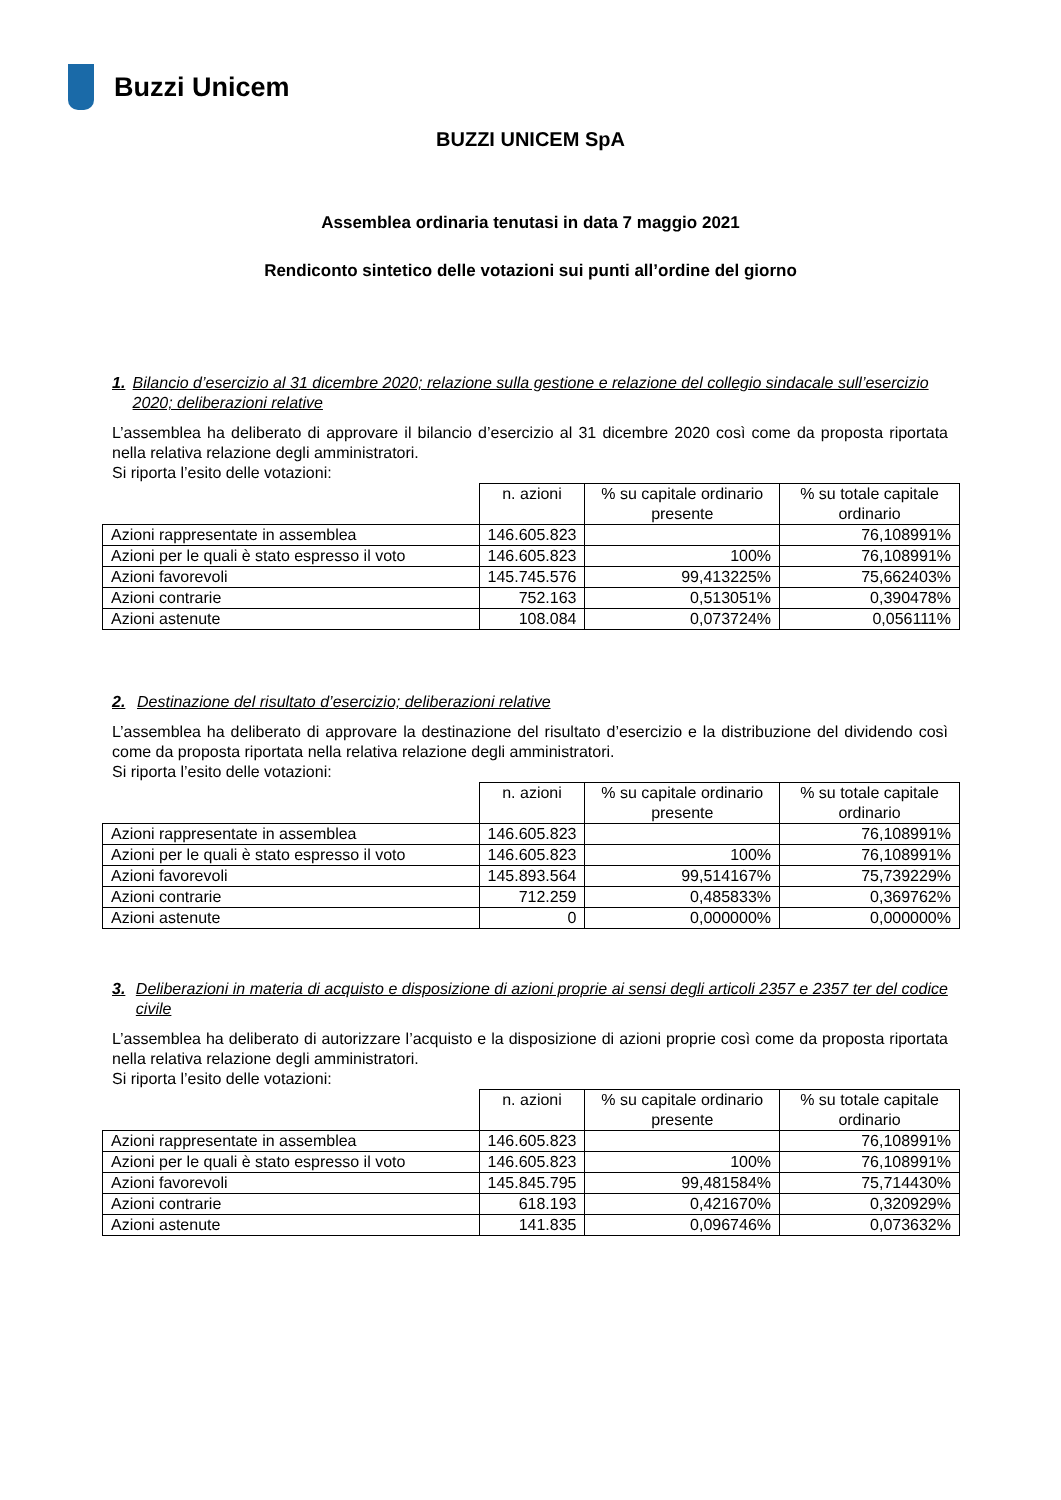Buzzi Unicem
BUZZI UNICEM SpA
Assemblea ordinaria tenutasi in data 7 maggio 2021
Rendiconto sintetico delle votazioni sui punti all’ordine del giorno
1. Bilancio d’esercizio al 31 dicembre 2020; relazione sulla gestione e relazione del collegio sindacale sull’esercizio 2020; deliberazioni relative
L’assemblea ha deliberato di approvare il bilancio d’esercizio al 31 dicembre 2020 così come da proposta riportata nella relativa relazione degli amministratori.
Si riporta l’esito delle votazioni:
| | n. azioni | % su capitale ordinario presente | % su totale capitale ordinario |
| --- | --- | --- | --- |
| Azioni rappresentate in assemblea | 146.605.823 | | 76,108991% |
| Azioni per le quali è stato espresso il voto | 146.605.823 | 100% | 76,108991% |
| Azioni favorevoli | 145.745.576 | 99,413225% | 75,662403% |
| Azioni contrarie | 752.163 | 0,513051% | 0,390478% |
| Azioni astenute | 108.084 | 0,073724% | 0,056111% |
2. Destinazione del risultato d’esercizio; deliberazioni relative
L’assemblea ha deliberato di approvare la destinazione del risultato d’esercizio e la distribuzione del dividendo così come da proposta riportata nella relativa relazione degli amministratori.
Si riporta l’esito delle votazioni:
| | n. azioni | % su capitale ordinario presente | % su totale capitale ordinario |
| --- | --- | --- | --- |
| Azioni rappresentate in assemblea | 146.605.823 | | 76,108991% |
| Azioni per le quali è stato espresso il voto | 146.605.823 | 100% | 76,108991% |
| Azioni favorevoli | 145.893.564 | 99,514167% | 75,739229% |
| Azioni contrarie | 712.259 | 0,485833% | 0,369762% |
| Azioni astenute | 0 | 0,000000% | 0,000000% |
3. Deliberazioni in materia di acquisto e disposizione di azioni proprie ai sensi degli articoli 2357 e 2357 ter del codice civile
L’assemblea ha deliberato di autorizzare l’acquisto e la disposizione di azioni proprie così come da proposta riportata nella relativa relazione degli amministratori.
Si riporta l’esito delle votazioni:
| | n. azioni | % su capitale ordinario presente | % su totale capitale ordinario |
| --- | --- | --- | --- |
| Azioni rappresentate in assemblea | 146.605.823 | | 76,108991% |
| Azioni per le quali è stato espresso il voto | 146.605.823 | 100% | 76,108991% |
| Azioni favorevoli | 145.845.795 | 99,481584% | 75,714430% |
| Azioni contrarie | 618.193 | 0,421670% | 0,320929% |
| Azioni astenute | 141.835 | 0,096746% | 0,073632% |